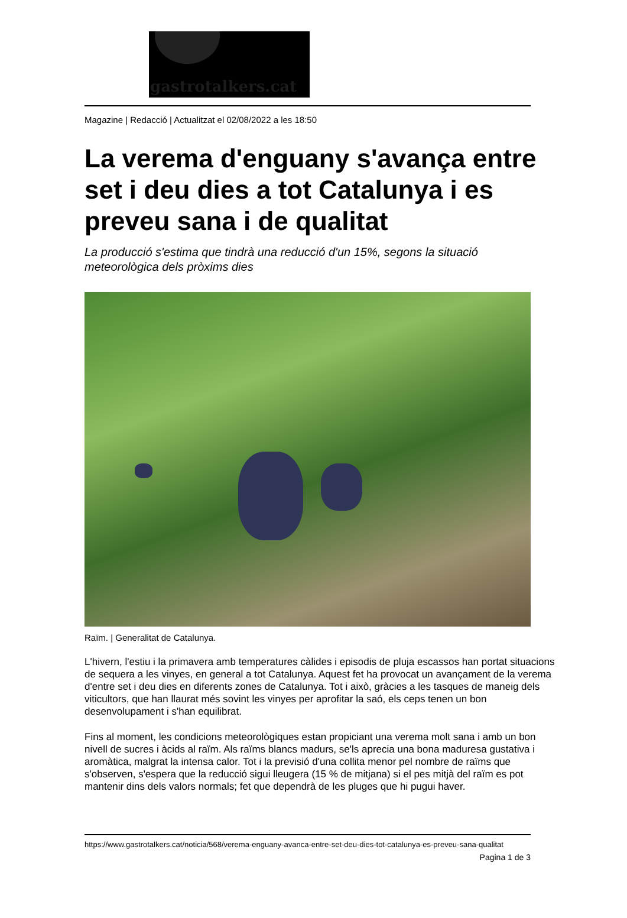gastrotalkers.cat
Magazine | Redacció | Actualitzat el 02/08/2022 a les 18:50
La verema d'enguany s'avança entre set i deu dies a tot Catalunya i es preveu sana i de qualitat
La producció s'estima que tindrà una reducció d'un 15%, segons la situació meteorològica dels pròxims dies
Raïm. | Generalitat de Catalunya.
L'hivern, l'estiu i la primavera amb temperatures càlides i episodis de pluja escassos han portat situacions de sequera a les vinyes, en general a tot Catalunya. Aquest fet ha provocat un avançament de la verema d'entre set i deu dies en diferents zones de Catalunya. Tot i això, gràcies a les tasques de maneig dels viticultors, que han llaurat més sovint les vinyes per aprofitar la saó, els ceps tenen un bon desenvolupament i s'han equilibrat.
Fins al moment, les condicions meteorològiques estan propiciant una verema molt sana i amb un bon nivell de sucres i àcids al raïm. Als raïms blancs madurs, se'ls aprecia una bona maduresa gustativa i aromàtica, malgrat la intensa calor. Tot i la previsió d'una collita menor pel nombre de raïms que s'observen, s'espera que la reducció sigui lleugera (15 % de mitjana) si el pes mitjà del raïm es pot mantenir dins dels valors normals; fet que dependrà de les pluges que hi pugui haver.
https://www.gastrotalkers.cat/noticia/568/verema-enguany-avanca-entre-set-deu-dies-tot-catalunya-es-preveu-sana-qualitat
Pagina 1 de 3